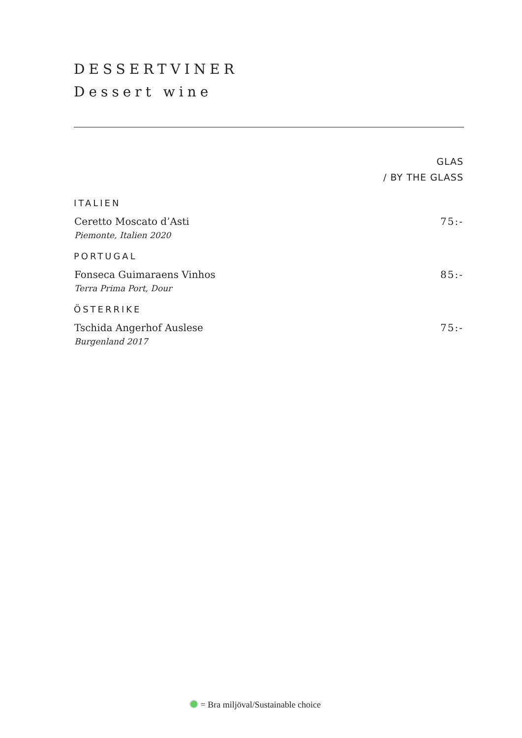DESSERTVINER
Dessert wine
| | GLAS / BY THE GLASS |
| ITALIEN | |
| Ceretto Moscato d’Asti Piemonte, Italien 2020 | 75:- |
| PORTUGAL | |
| Fonseca Guimaraens Vinhos Terra Prima Port, Dour | 85:- |
| ÖSTERRIKE | |
| Tschida Angerhof Auslese Burgenland 2017 | 75:- |
= Bra miljöval/Sustainable choice